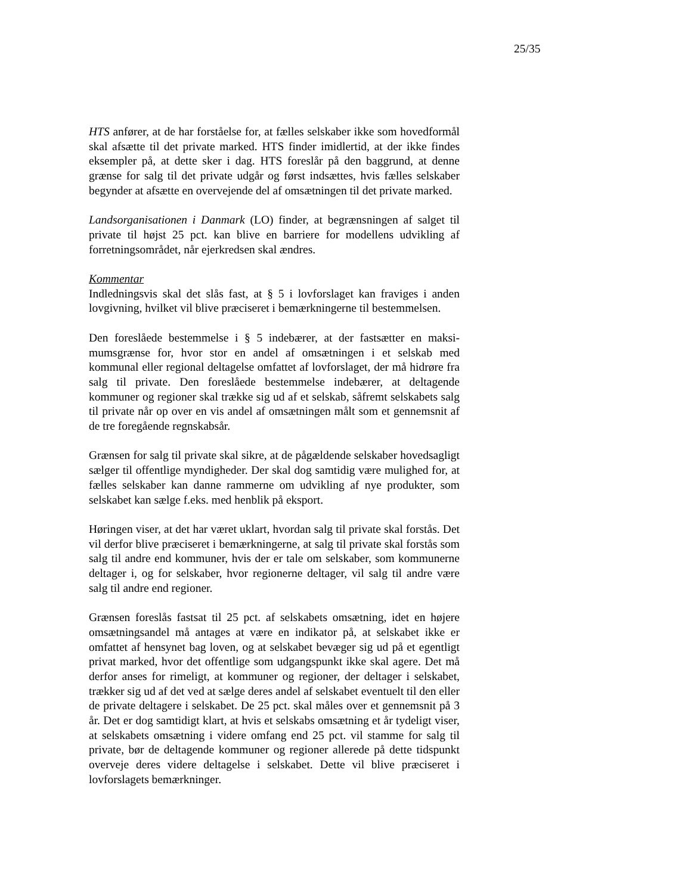25/35
HTS anfører, at de har forståelse for, at fælles selskaber ikke som hoved­formål skal afsætte til det private marked. HTS finder imidlertid, at der ikke findes eksempler på, at dette sker i dag. HTS foreslår på den bag­grund, at denne grænse for salg til det private udgår og først indsættes, hvis fælles selskaber begynder at afsætte en overvejende del af omsæt­ningen til det private marked.
Landsorganisationen i Danmark (LO) finder, at begrænsningen af salget til private til højst 25 pct. kan blive en barriere for modellens udvikling af forretningsområdet, når ejerkredsen skal ændres.
Kommentar
Indledningsvis skal det slås fast, at § 5 i lovforslaget kan fraviges i anden lovgivning, hvilket vil blive præciseret i bemærkningerne til bestemmel­sen.
Den foreslåede bestemmelse i § 5 indebærer, at der fastsætter en maksi­mumsgrænse for, hvor stor en andel af omsætningen i et selskab med kommunal eller regional deltagelse omfattet af lovforslaget, der må hid­røre fra salg til private. Den foreslåede bestemmelse indebærer, at delta­gende kommuner og regioner skal trække sig ud af et selskab, såfremt selskabets salg til private når op over en vis andel af omsætningen målt som et gennemsnit af de tre foregående regnskabsår.
Grænsen for salg til private skal sikre, at de pågældende selskaber ho­vedsagligt sælger til offentlige myndigheder. Der skal dog samtidig være mulighed for, at fælles selskaber kan danne rammerne om udvikling af nye produkter, som selskabet kan sælge f.eks. med henblik på eksport.
Høringen viser, at det har været uklart, hvordan salg til private skal for­stås. Det vil derfor blive præciseret i bemærkningerne, at salg til private skal forstås som salg til andre end kommuner, hvis der er tale om selska­ber, som kommunerne deltager i, og for selskaber, hvor regionerne del­tager, vil salg til andre være salg til andre end regioner.
Grænsen foreslås fastsat til 25 pct. af selskabets omsætning, idet en høje­re omsætningsandel må antages at være en indikator på, at selskabet ikke er omfattet af hensynet bag loven, og at selskabet bevæger sig ud på et egentligt privat marked, hvor det offentlige som udgangspunkt ikke skal agere. Det må derfor anses for rimeligt, at kommuner og regioner, der deltager i selskabet, trækker sig ud af det ved at sælge deres andel af sel­skabet eventuelt til den eller de private deltagere i selskabet. De 25 pct. skal måles over et gennemsnit på 3 år. Det er dog samtidigt klart, at hvis et selskabs omsætning et år tydeligt viser, at selskabets omsætning i vi­dere omfang end 25 pct. vil stamme for salg til private, bør de deltagen­de kommuner og regioner allerede på dette tidspunkt overveje deres vi­dere deltagelse i selskabet. Dette vil blive præciseret i lovforslagets be­mærkninger.